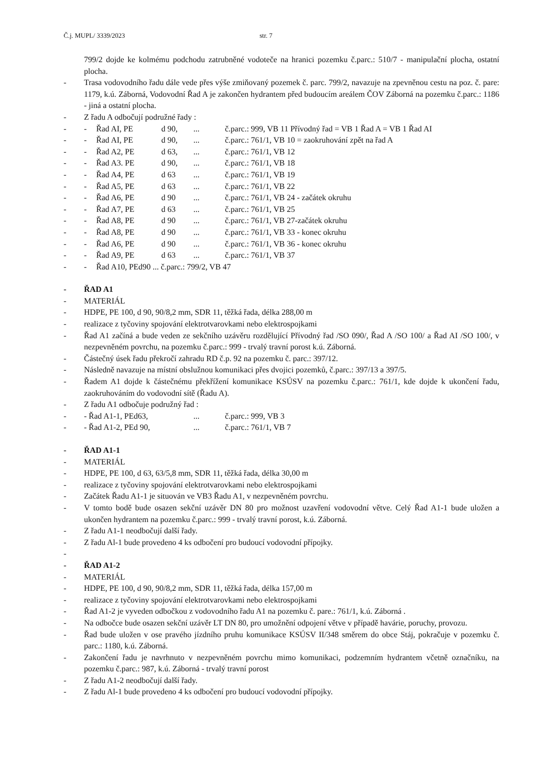Č.j. MUPL/ 3339/2023 str. 7
799/2 dojde ke kolmému podchodu zatrubněné vodoteče na hranici pozemku č.parc.: 510/7 - manipulační plocha, ostatní plocha.
- Trasa vodovodního řadu dále vede přes výše zmiňovaný pozemek č. parc. 799/2, navazuje na zpevněnou cestu na poz. č. pare: 1179, k.ú. Záborná, Vodovodní Řad A je zakončen hydrantem před budoucím areálem ČOV Záborná na pozemku č.parc.: 1186 - jiná a ostatní plocha.
- Z řadu A odbočují podružné řady :
- - Řad AI, PE d 90,... č.parc.: 999, VB 11 Přívodný řad = VB 1 Řad A = VB 1 Řad AI
- - Řad AI, PE d 90,... č.parc.: 761/1, VB 10 = zaokruhování zpět na řad A
- - Řad A2, PE d 63,... č.parc.: 761/1, VB 12
- - Řad A3. PE d 90,... č.parc.: 761/1, VB 18
- - Řad A4, PE d 63... č.parc.: 761/1, VB 19
- - Řad A5, PE d 63... č.parc.: 761/1, VB 22
- - Řad A6, PE d 90... č.parc.: 761/1, VB 24 - začátek okruhu
- - Řad A7, PE d 63... č.parc.: 761/1, VB 25
- - Řad A8, PE d 90... č.parc.: 761/1, VB 27-začátek okruhu
- - Řad A8, PE d 90... č.parc.: 761/1, VB 33 - konec okruhu
- - Řad A6, PE d 90... č.parc.: 761/1, VB 36 - konec okruhu
- - Řad A9, PE d 63... č.parc.: 761/1, VB 37
- - Řad A10, PEd90 ... č.parc.: 799/2, VB 47
- ŘAD A1
- MATERIÁL
- HDPE, PE 100, d 90, 90/8,2 mm, SDR 11, těžká řada, délka 288,00 m
- realizace z tyčoviny spojování elektrotvarovkami nebo elektrospojkami
- Řad A1 začíná a bude veden ze sekčního uzávěru rozdělující Přívodný řad /SO 090/, Řad A /SO 100/ a Řad AI /SO 100/, v nezpevněném povrchu, na pozemku č.parc.: 999 - trvalý travní porost k.ú. Záborná.
- Částečný úsek řadu překročí zahradu RD č.p. 92 na pozemku č. parc.: 397/12.
- Následně navazuje na místní obslužnou komunikaci přes dvojici pozemků, č.parc.: 397/13 a 397/5.
- Řadem A1 dojde k částečnému překřížení komunikace KSÚSV na pozemku č.parc.: 761/1, kde dojde k ukončení řadu, zaokruhováním do vodovodní sítě (Řadu A).
- Z řadu A1 odbočuje podružný řad :
- - Řad A1-1, PEd63,... č.parc.: 999, VB 3
- - Řad A1-2, PEd 90,... č.parc.: 761/1, VB 7
- ŘAD A1-1
- MATERIÁL
- HDPE, PE 100, d 63, 63/5,8 mm, SDR 11, těžká řada, délka 30,00 m
- realizace z tyčoviny spojování elektrotvarovkami nebo elektrospojkami
- Začátek Řadu A1-1 je situován ve VB3 Řadu A1, v nezpevněném povrchu.
- V tomto bodě bude osazen sekční uzávěr DN 80 pro možnost uzavření vodovodní větve. Celý Řad A1-1 bude uložen a ukončen hydrantem na pozemku č.parc.: 999 - trvalý travní porost, k.ú. Záborná.
- Z řadu A1-1 neodbočují další řady.
- Z řadu Al-1 bude provedeno 4 ks odbočení pro budoucí vodovodní přípojky.
-
- ŘAD A1-2
- MATERIÁL
- HDPE, PE 100, d 90, 90/8,2 mm, SDR 11, těžká řada, délka 157,00 m
- realizace z tyčoviny spojování elektrotvarovkami nebo elektrospojkami
- Řad A1-2 je vyveden odbočkou z vodovodního řadu A1 na pozemku č. pare.: 761/1, k.ú. Záborná .
- Na odbočce bude osazen sekční uzávěr LT DN 80, pro umožnění odpojení větve v případě havárie, poruchy, provozu.
- Řad bude uložen v ose pravého jízdního pruhu komunikace KSÚSV II/348 směrem do obce Stáj, pokračuje v pozemku č. parc.: 1180, k.ú. Záborná.
- Zakončení řadu je navrhnuto v nezpevněném povrchu mimo komunikaci, podzemním hydrantem včetně označníku, na pozemku č.parc.: 987, k.ú. Záborná - trvalý travní porost
- Z řadu A1-2 neodbočují další řady.
- Z řadu Al-1 bude provedeno 4 ks odbočení pro budoucí vodovodní přípojky.